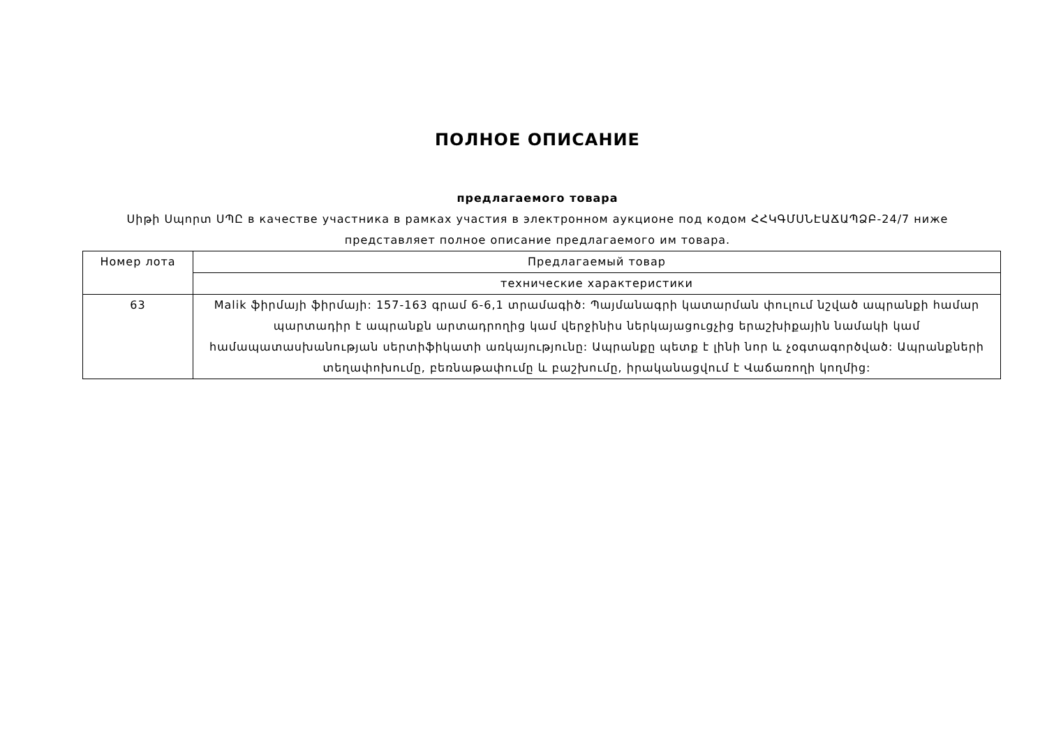ПОЛНОЕ ОПИСАНИЕ
предлагаемого товара
Սիթի Սպորտ ՍՊԸ в качестве участника в рамках участия в электронном аукционе под кодом ՀՀԿԳՄՍՆԷԱՃԱՊՁԲ-24/7 ниже представляет полное описание предлагаемого им товара.
| Номер лота | Предлагаемый товар |
| --- | --- |
| | технические характеристики |
| 63 | Malik ֆիրմայի ֆիրմայի: 157-163 գրամ 6-6,1 տրամագիծ: Պայմանագրի կատարման փուլում նշված ապրանքի համար պարտադիր է ապրանքն արտադրողից կամ վերջինիս ներկայացուցչից երաշխիքային նամակի կամ համապատասխանության սերտիֆիկատի առկայությունը: Ապրանքը պետք է լինի նոր և չօգտագործված: Ապրանքների տեղափոխումը, բեռնաթափումը և բաշխումը, իրականացվում է Վաճառողի կողմից: |